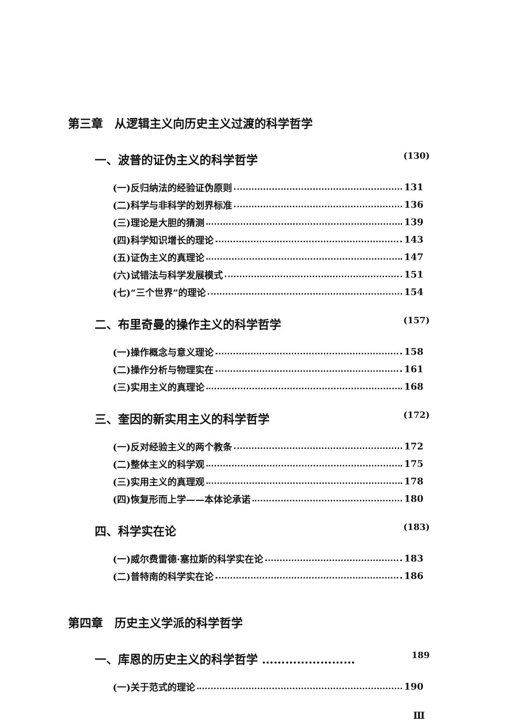第三章　从逻辑主义向历史主义过渡的科学哲学
一、波普的证伪主义的科学哲学 (130)
(一)反归纳法的经验证伪原则 131
(二)科学与非科学的划界标准 136
(三)理论是大胆的猜测 139
(四)科学知识增长的理论 143
(五)证伪主义的真理论 147
(六)试错法与科学发展模式 151
(七)“三个世界”的理论 154
二、布里奇曼的操作主义的科学哲学 (157)
(一)操作概念与意义理论 158
(二)操作分析与物理实在 161
(三)实用主义的真理论 168
三、奎因的新实用主义的科学哲学 (172)
(一)反对经验主义的两个教条 172
(二)整体主义的科学观 175
(三)实用主义的真理观 178
(四)恢复形而上学——本体论承诺 180
四、科学实在论 (183)
(一)威尔费雷德·塞拉斯的科学实在论 183
(二)普特南的科学实在论 186
第四章　历史主义学派的科学哲学
一、库恩的历史主义的科学哲学 …………………… 189
(一)关于范式的理论 190
Ⅲ